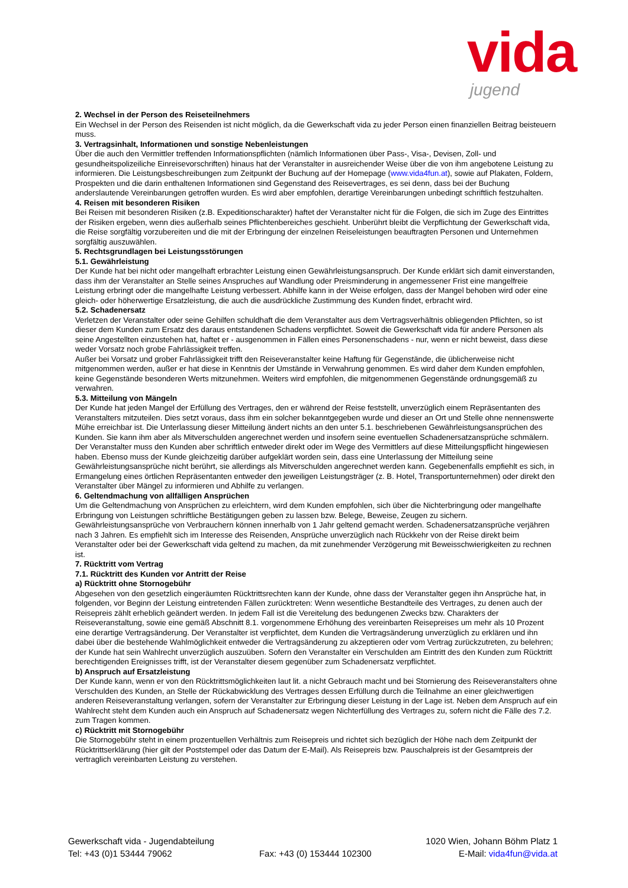vida
jugend
2. Wechsel in der Person des Reiseteilnehmers
Ein Wechsel in der Person des Reisenden ist nicht möglich, da die Gewerkschaft vida zu jeder Person einen finanziellen Beitrag beisteuern muss.
3. Vertragsinhalt, Informationen und sonstige Nebenleistungen
Über die auch den Vermittler treffenden Informationspflichten (nämlich Informationen über Pass-, Visa-, Devisen, Zoll- und gesundheitspolizeiliche Einreisevorschriften) hinaus hat der Veranstalter in ausreichender Weise über die von ihm angebotene Leistung zu informieren. Die Leistungsbeschreibungen zum Zeitpunkt der Buchung auf der Homepage (www.vida4fun.at), sowie auf Plakaten, Foldern, Prospekten und die darin enthaltenen Informationen sind Gegenstand des Reisevertrages, es sei denn, dass bei der Buchung anderslautende Vereinbarungen getroffen wurden. Es wird aber empfohlen, derartige Vereinbarungen unbedingt schriftlich festzuhalten.
4. Reisen mit besonderen Risiken
Bei Reisen mit besonderen Risiken (z.B. Expeditionscharakter) haftet der Veranstalter nicht für die Folgen, die sich im Zuge des Eintrittes der Risiken ergeben, wenn dies außerhalb seines Pflichtenbereiches geschieht. Unberührt bleibt die Verpflichtung der Gewerkschaft vida, die Reise sorgfältig vorzubereiten und die mit der Erbringung der einzelnen Reiseleistungen beauftragten Personen und Unternehmen sorgfältig auszuwählen.
5. Rechtsgrundlagen bei Leistungsstörungen
5.1. Gewährleistung
Der Kunde hat bei nicht oder mangelhaft erbrachter Leistung einen Gewährleistungsanspruch. Der Kunde erklärt sich damit einverstanden, dass ihm der Veranstalter an Stelle seines Anspruches auf Wandlung oder Preisminderung in angemessener Frist eine mangelfreie Leistung erbringt oder die mangelhafte Leistung verbessert. Abhilfe kann in der Weise erfolgen, dass der Mangel behoben wird oder eine gleich- oder höherwertige Ersatzleistung, die auch die ausdrückliche Zustimmung des Kunden findet, erbracht wird.
5.2. Schadenersatz
Verletzen der Veranstalter oder seine Gehilfen schuldhaft die dem Veranstalter aus dem Vertragsverhältnis obliegenden Pflichten, so ist dieser dem Kunden zum Ersatz des daraus entstandenen Schadens verpflichtet. Soweit die Gewerkschaft vida für andere Personen als seine Angestellten einzustehen hat, haftet er - ausgenommen in Fällen eines Personenschadens - nur, wenn er nicht beweist, dass diese weder Vorsatz noch grobe Fahrlässigkeit treffen.
Außer bei Vorsatz und grober Fahrlässigkeit trifft den Reiseveranstalter keine Haftung für Gegenstände, die üblicherweise nicht mitgenommen werden, außer er hat diese in Kenntnis der Umstände in Verwahrung genommen. Es wird daher dem Kunden empfohlen, keine Gegenstände besonderen Werts mitzunehmen. Weiters wird empfohlen, die mitgenommenen Gegenstände ordnungsgemäß zu verwahren.
5.3. Mitteilung von Mängeln
Der Kunde hat jeden Mangel der Erfüllung des Vertrages, den er während der Reise feststellt, unverzüglich einem Repräsentanten des Veranstalters mitzuteilen. Dies setzt voraus, dass ihm ein solcher bekanntgegeben wurde und dieser an Ort und Stelle ohne nennenswerte Mühe erreichbar ist. Die Unterlassung dieser Mitteilung ändert nichts an den unter 5.1. beschriebenen Gewährleistungsansprüchen des Kunden. Sie kann ihm aber als Mitverschulden angerechnet werden und insofern seine eventuellen Schadenersatzansprüche schmälern. Der Veranstalter muss den Kunden aber schriftlich entweder direkt oder im Wege des Vermittlers auf diese Mitteilungspflicht hingewiesen haben. Ebenso muss der Kunde gleichzeitig darüber aufgeklärt worden sein, dass eine Unterlassung der Mitteilung seine Gewährleistungsansprüche nicht berührt, sie allerdings als Mitverschulden angerechnet werden kann. Gegebenenfalls empfiehlt es sich, in Ermangelung eines örtlichen Repräsentanten entweder den jeweiligen Leistungsträger (z. B. Hotel, Transportunternehmen) oder direkt den Veranstalter über Mängel zu informieren und Abhilfe zu verlangen.
6. Geltendmachung von allfälligen Ansprüchen
Um die Geltendmachung von Ansprüchen zu erleichtern, wird dem Kunden empfohlen, sich über die Nichterbringung oder mangelhafte Erbringung von Leistungen schriftliche Bestätigungen geben zu lassen bzw. Belege, Beweise, Zeugen zu sichern. Gewährleistungsansprüche von Verbrauchern können innerhalb von 1 Jahr geltend gemacht werden. Schadenersatzansprüche verjähren nach 3 Jahren. Es empfiehlt sich im Interesse des Reisenden, Ansprüche unverzüglich nach Rückkehr von der Reise direkt beim Veranstalter oder bei der Gewerkschaft vida geltend zu machen, da mit zunehmender Verzögerung mit Beweisschwierigkeiten zu rechnen ist.
7. Rücktritt vom Vertrag
7.1. Rücktritt des Kunden vor Antritt der Reise
a) Rücktritt ohne Stornogebühr
Abgesehen von den gesetzlich eingeräumten Rücktrittsrechten kann der Kunde, ohne dass der Veranstalter gegen ihn Ansprüche hat, in folgenden, vor Beginn der Leistung eintretenden Fällen zurücktreten: Wenn wesentliche Bestandteile des Vertrages, zu denen auch der Reisepreis zählt erheblich geändert werden. In jedem Fall ist die Vereitelung des bedungenen Zwecks bzw. Charakters der Reiseveranstaltung, sowie eine gemäß Abschnitt 8.1. vorgenommene Erhöhung des vereinbarten Reisepreises um mehr als 10 Prozent eine derartige Vertragsänderung. Der Veranstalter ist verpflichtet, dem Kunden die Vertragsänderung unverzüglich zu erklären und ihn dabei über die bestehende Wahlmöglichkeit entweder die Vertragsänderung zu akzeptieren oder vom Vertrag zurückzutreten, zu belehren; der Kunde hat sein Wahlrecht unverzüglich auszuüben. Sofern den Veranstalter ein Verschulden am Eintritt des den Kunden zum Rücktritt berechtigenden Ereignisses trifft, ist der Veranstalter diesem gegenüber zum Schadenersatz verpflichtet.
b) Anspruch auf Ersatzleistung
Der Kunde kann, wenn er von den Rücktrittsmöglichkeiten laut lit. a nicht Gebrauch macht und bei Stornierung des Reiseveranstalters ohne Verschulden des Kunden, an Stelle der Rückabwicklung des Vertrages dessen Erfüllung durch die Teilnahme an einer gleichwertigen anderen Reiseveranstaltung verlangen, sofern der Veranstalter zur Erbringung dieser Leistung in der Lage ist. Neben dem Anspruch auf ein Wahlrecht steht dem Kunden auch ein Anspruch auf Schadenersatz wegen Nichterfüllung des Vertrages zu, sofern nicht die Fälle des 7.2. zum Tragen kommen.
c) Rücktritt mit Stornogebühr
Die Stornogebühr steht in einem prozentuellen Verhältnis zum Reisepreis und richtet sich bezüglich der Höhe nach dem Zeitpunkt der Rücktrittserklärung (hier gilt der Poststempel oder das Datum der E-Mail). Als Reisepreis bzw. Pauschalpreis ist der Gesamtpreis der vertraglich vereinbarten Leistung zu verstehen.
Gewerkschaft vida - Jugendabteilung 1020 Wien, Johann Böhm Platz 1
Tel: +43 (0)1 53444 79062 Fax: +43 (0) 153444 102300 E-Mail: vida4fun@vida.at